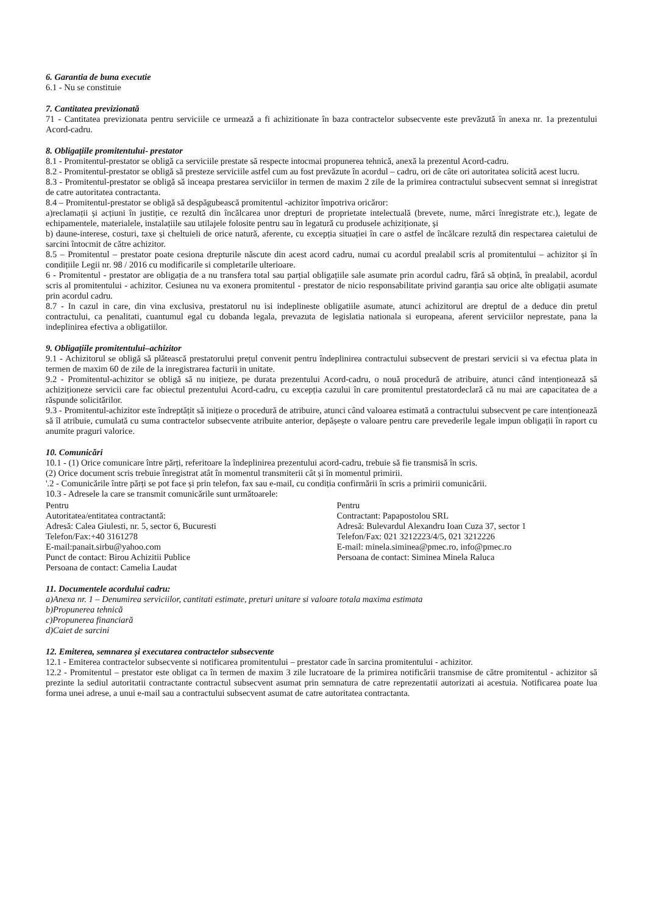6. Garantia de buna executie
6.1 - Nu se constituie
7. Cantitatea previzionată
71 - Cantitatea previzionata pentru serviciile ce urmează a fi achizitionate în baza contractelor subsecvente este prevăzută în anexa nr. 1a prezentului Acord-cadru.
8. Obligațiile promitentului- prestator
8.1 - Promitentul-prestator se obligă ca serviciile prestate să respecte intocmai propunerea tehnică, anexă la prezentul Acord-cadru.
8.2 - Promitentul-prestator se obligă să presteze serviciile astfel cum au fost prevăzute în acordul – cadru, ori de câte ori autoritatea solicită acest lucru.
8.3 - Promitentul-prestator se obligă să inceapa prestarea serviciilor in termen de maxim 2 zile de la primirea contractului subsecvent semnat si inregistrat de catre autoritatea contractanta.
8.4 – Promitentul-prestator se obligă să despăgubească promitentul -achizitor împotriva oricăror:
a)reclamații și acțiuni în justiție, ce rezultă din încălcarea unor drepturi de proprietate intelectuală (brevete, nume, mărci înregistrate etc.), legate de echipamentele, materialele, instalațiile sau utilajele folosite pentru sau în legatură cu produsele achiziționate, și
b) daune-interese, costuri, taxe și cheltuieli de orice natură, aferente, cu excepția situației în care o astfel de încălcare rezultă din respectarea caietului de sarcini întocmit de către achizitor.
8.5 – Promitentul – prestator poate cesiona drepturile născute din acest acord cadru, numai cu acordul prealabil scris al promitentului – achizitor și în condițiile Legii nr. 98 / 2016 cu modificarile si completarile ulterioare.
6 - Promitentul - prestator are obligația de a nu transfera total sau parțial obligațiile sale asumate prin acordul cadru, fără să obțină, în prealabil, acordul scris al promitentului - achizitor. Cesiunea nu va exonera promitentul - prestator de nicio responsabilitate privind garanția sau orice alte obligații asumate prin acordul cadru.
8.7 - In cazul in care, din vina exclusiva, prestatorul nu isi indeplineste obligatiile asumate, atunci achizitorul are dreptul de a deduce din pretul contractului, ca penalitati, cuantumul egal cu dobanda legala, prevazuta de legislatia nationala si europeana, aferent serviciilor neprestate, pana la indeplinirea efectiva a obligatiilor.
9. Obligațiile promitentului–achizitor
9.1 - Achizitorul se obligă să plătească prestatorului prețul convenit pentru îndeplinirea contractului subsecvent de prestari servicii si va efectua plata in termen de maxim 60 de zile de la inregistrarea facturii in unitate.
9.2 - Promitentul-achizitor se obligă să nu inițieze, pe durata prezentului Acord-cadru, o nouă procedură de atribuire, atunci când intenționează să achiziționeze servicii care fac obiectul prezentului Acord-cadru, cu excepția cazului în care promitentul prestatordeclară că nu mai are capacitatea de a răspunde solicitărilor.
9.3 - Promitentul-achizitor este îndreptățit să inițieze o procedură de atribuire, atunci când valoarea estimată a contractului subsecvent pe care intenționează să îl atribuie, cumulată cu suma contractelor subsecvente atribuite anterior, depășește o valoare pentru care prevederile legale impun obligații în raport cu anumite praguri valorice.
10. Comunicări
10.1 - (1) Orice comunicare între părți, referitoare la îndeplinirea prezentului acord-cadru, trebuie să fie transmisă în scris.
(2) Orice document scris trebuie înregistrat atât în momentul transmiterii cât și în momentul primirii.
'.2 - Comunicările între părți se pot face și prin telefon, fax sau e-mail, cu condiția confirmării în scris a primirii comunicării.
10.3 - Adresele la care se transmit comunicările sunt următoarele:
Pentru
Autoritatea/entitatea contractantă:
Adresă: Calea Giulesti, nr. 5, sector 6, Bucuresti
Telefon/Fax:+40 3161278
E-mail:panait.sirbu@yahoo.com
Punct de contact: Birou Achizitii Publice
Persoana de contact: Camelia Laudat
Pentru
Contractant: Papapostolou SRL
Adresă: Bulevardul Alexandru Ioan Cuza 37, sector 1
Telefon/Fax: 021 3212223/4/5, 021 3212226
E-mail: minela.siminea@pmec.ro, info@pmec.ro
Persoana de contact: Siminea Minela Raluca
11. Documentele acordului cadru:
a)Anexa nr. 1 – Denumirea serviciilor, cantitati estimate, preturi unitare si valoare totala maxima estimata
b)Propunerea tehnică
c)Propunerea financiară
d)Caiet de sarcini
12. Emiterea, semnarea și executarea contractelor subsecvente
12.1 - Emiterea contractelor subsecvente si notificarea promitentului – prestator cade în sarcina promitentului - achizitor.
12.2 - Promitentul – prestator este obligat ca în termen de maxim 3 zile lucratoare de la primirea notificării transmise de către promitentul - achizitor să prezinte la sediul autoritatii contractante contractul subsecvent asumat prin semnatura de catre reprezentatii autorizati ai acestuia. Notificarea poate lua forma unei adrese, a unui e-mail sau a contractului subsecvent asumat de catre autoritatea contractanta.